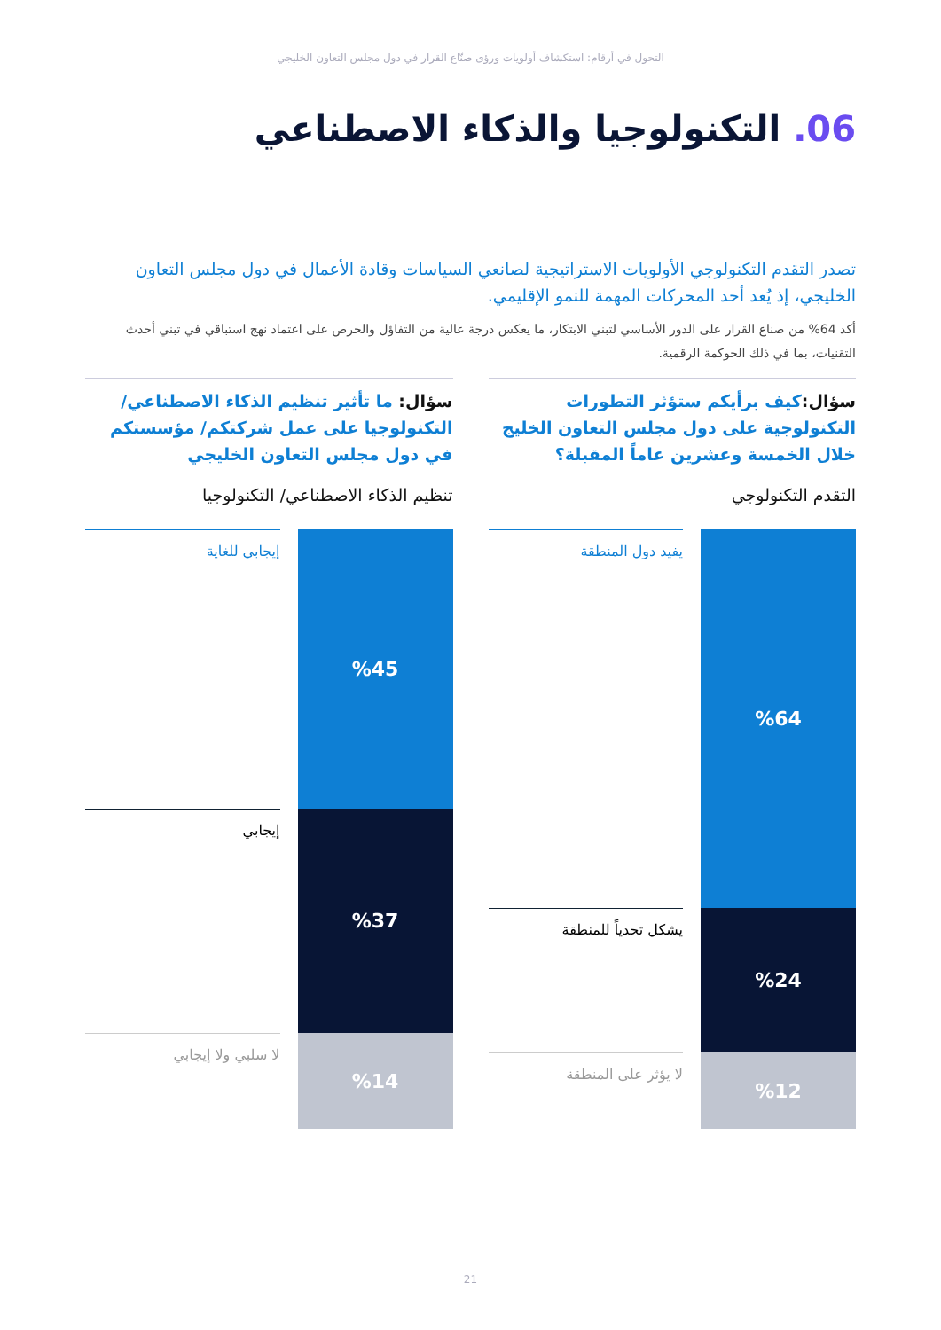التحول في أرقام: استكشاف أولويات ورؤى صنّاع القرار في دول مجلس التعاون الخليجي
06. التكنولوجيا والذكاء الاصطناعي
تصدر التقدم التكنولوجي الأولويات الاستراتيجية لصانعي السياسات وقادة الأعمال في دول مجلس التعاون الخليجي، إذ يُعد أحد المحركات المهمة للنمو الإقليمي.
أكد 64% من صناع القرار على الدور الأساسي لتبني الابتكار، ما يعكس درجة عالية من التفاؤل والحرص على اعتماد نهج استباقي في تبني أحدث التقنيات، بما في ذلك الحوكمة الرقمية.
سؤال: كيف برأيكم ستؤثر التطورات التكنولوجية على دول مجلس التعاون الخليج خلال الخمسة وعشرين عاماً المقبلة؟
التقدم التكنولوجي
%64
%24
%12
يفيد دول المنطقة
يشكل تحدياً للمنطقة
لا يؤثر على المنطقة
سؤال: ما تأثير تنظيم الذكاء الاصطناعي/ التكنولوجيا على عمل شركتكم/ مؤسستكم في دول مجلس التعاون الخليجي
تنظيم الذكاء الاصطناعي/ التكنولوجيا
%45
%37
%14
إيجابي للغاية
إيجابي
لا سلبي ولا إيجابي
21